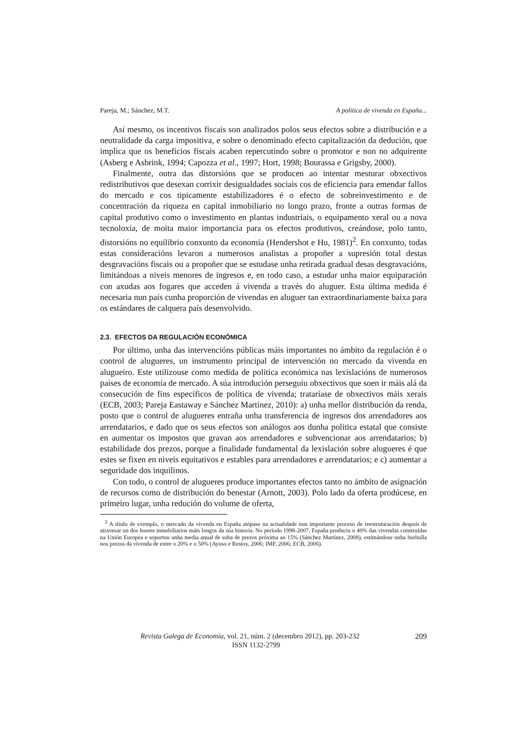Pareja, M.; Sánchez, M.T. A política de vivenda en España...
Así mesmo, os incentivos fiscais son analizados polos seus efectos sobre a distribución e a neutralidade da carga impositiva, e sobre o denominado efecto capitalización da dedución, que implica que os beneficios fiscais acaben repercutindo sobre o promotor e non no adquirente (Asberg e Asbrink, 1994; Capozza et al., 1997; Hort, 1998; Bourassa e Grigsby, 2000).
Finalmente, outra das distorsións que se producen ao intentar mesturar obxectivos redistributivos que desexan corrixir desigualdades sociais cos de eficiencia para emendar fallos do mercado e cos tipicamente estabilizadores é o efecto de sobreinvestimento e de concentración da riqueza en capital inmobiliario no longo prazo, fronte a outras formas de capital produtivo como o investimento en plantas industriais, o equipamento xeral ou a nova tecnoloxía, de moita maior importancia para os efectos produtivos, creándose, polo tanto, distorsións no equilibrio conxunto da economía (Hendershot e Hu, 1981)<sup>2</sup>. En conxunto, todas estas consideracións levaron a numerosos analistas a propoñer a supresión total destas desgravacións fiscais ou a propoñer que se estudase unha retirada gradual desas desgravacións, limitándoas a niveis menores de ingresos e, en todo caso, a estudar unha maior equiparación con axudas aos fogares que acceden á vivenda a través do aluguer. Esta última medida é necesaria nun país cunha proporción de vivendas en aluguer tan extraordinariamente baixa para os estándares de calquera país desenvolvido.
2.3. EFECTOS DA REGULACIÓN ECONÓMICA
Por último, unha das intervencións públicas máis importantes no ámbito da regulación é o control de alugueres, un instrumento principal de intervención no mercado da vivenda en alugueiro. Este utilizouse como medida de política económica nas lexislacións de numerosos países de economía de mercado. A súa introdución perseguiu obxectivos que soen ir máis alá da consecución de fins específicos de política de vivenda; trataríase de obxectivos máis xerais (ECB, 2003; Pareja Eastaway e Sánchez Martínez, 2010): a) unha mellor distribución da renda, posto que o control de alugueres entraña unha transferencia de ingresos dos arrendadores aos arrendatarios, e dado que os seus efectos son análogos aos dunha política estatal que consiste en aumentar os impostos que gravan aos arrendadores e subvencionar aos arrendatarios; b) estabilidade dos prezos, porque a finalidade fundamental da lexislación sobre alugueres é que estes se fixen en niveis equitativos e estables para arrendadores e arrendatarios; e c) aumentar a seguridade dos inquilinos.
Con todo, o control de alugueres produce importantes efectos tanto no ámbito de asignación de recursos como de distribución do benestar (Arnott, 2003). Polo lado da oferta prodúcese, en primeiro lugar, unha redución do volume de oferta,
<sup>2</sup> A título de exemplo, o mercado da vivenda en España atópase na actualidade nun importante proceso de reestruturación despois de atravesar un dos booms inmobiliarios máis longos da súa historia. No período 1998-2007, España produciu o 40% das vivendas construídas na Unión Europea e soportou unha media anual de suba de prezos próxima ao 15% (Sánchez Martínez, 2008), estimándose unha burbulla nos prezos da vivenda de entre o 20% e o 50% (Ayuso e Restoy, 2006; IMF, 2006; ECB, 2006).
Revista Galega de Economía, vol. 21, núm. 2 (decembro 2012), pp. 203-232 209
ISSN 1132-2799